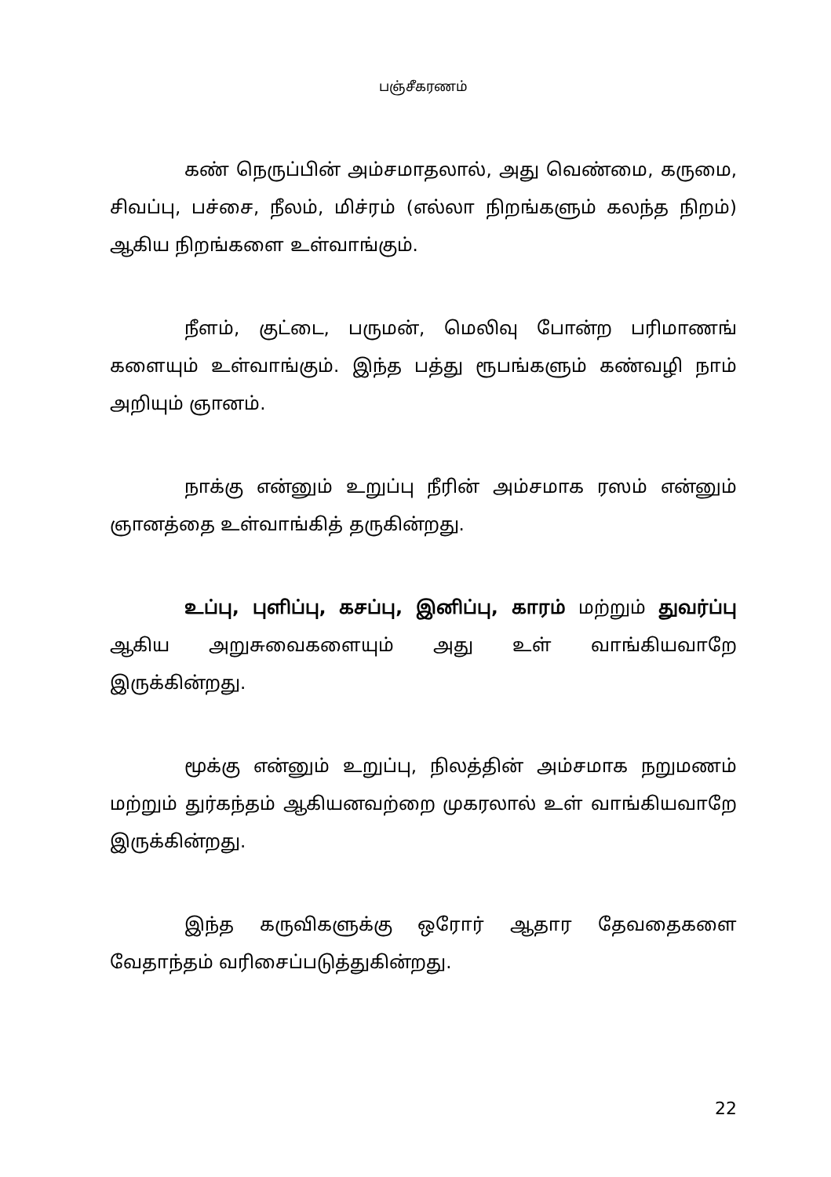பஞ்சீகரணம்
கண் நெருப்பின் அம்சமாதலால், அது வெண்மை, கருமை, சிவப்பு, பச்சை, நீலம், மிச்ரம் (எல்லா நிறங்களும் கலந்த நிறம்) ஆகிய நிறங்களை உள்வாங்கும்.
நீளம், குட்டை, பருமன், மெலிவு போன்ற பரிமாணங் களையும் உள்வாங்கும். இந்த பத்து ரூபங்களும் கண்வழி நாம் அறியும் ஞானம்.
நாக்கு என்னும் உறுப்பு நீரின் அம்சமாக ரஸம் என்னும் ஞானத்தை உள்வாங்கித் தருகின்றது.
உப்பு, புளிப்பு, கசப்பு, இனிப்பு, காரம் மற்றும் துவர்ப்பு ஆகிய அறுசுவைகளையும் அது உள் வாங்கியவாறே இருக்கின்றது.
மூக்கு என்னும் உறுப்பு, நிலத்தின் அம்சமாக நறுமணம் மற்றும் துர்கந்தம் ஆகியனவற்றை முகரலால் உள் வாங்கியவாறே இருக்கின்றது.
இந்த கருவிகளுக்கு ஒரோர் ஆதார தேவதைகளை வேதாந்தம் வரிசைப்படுத்துகின்றது.
22